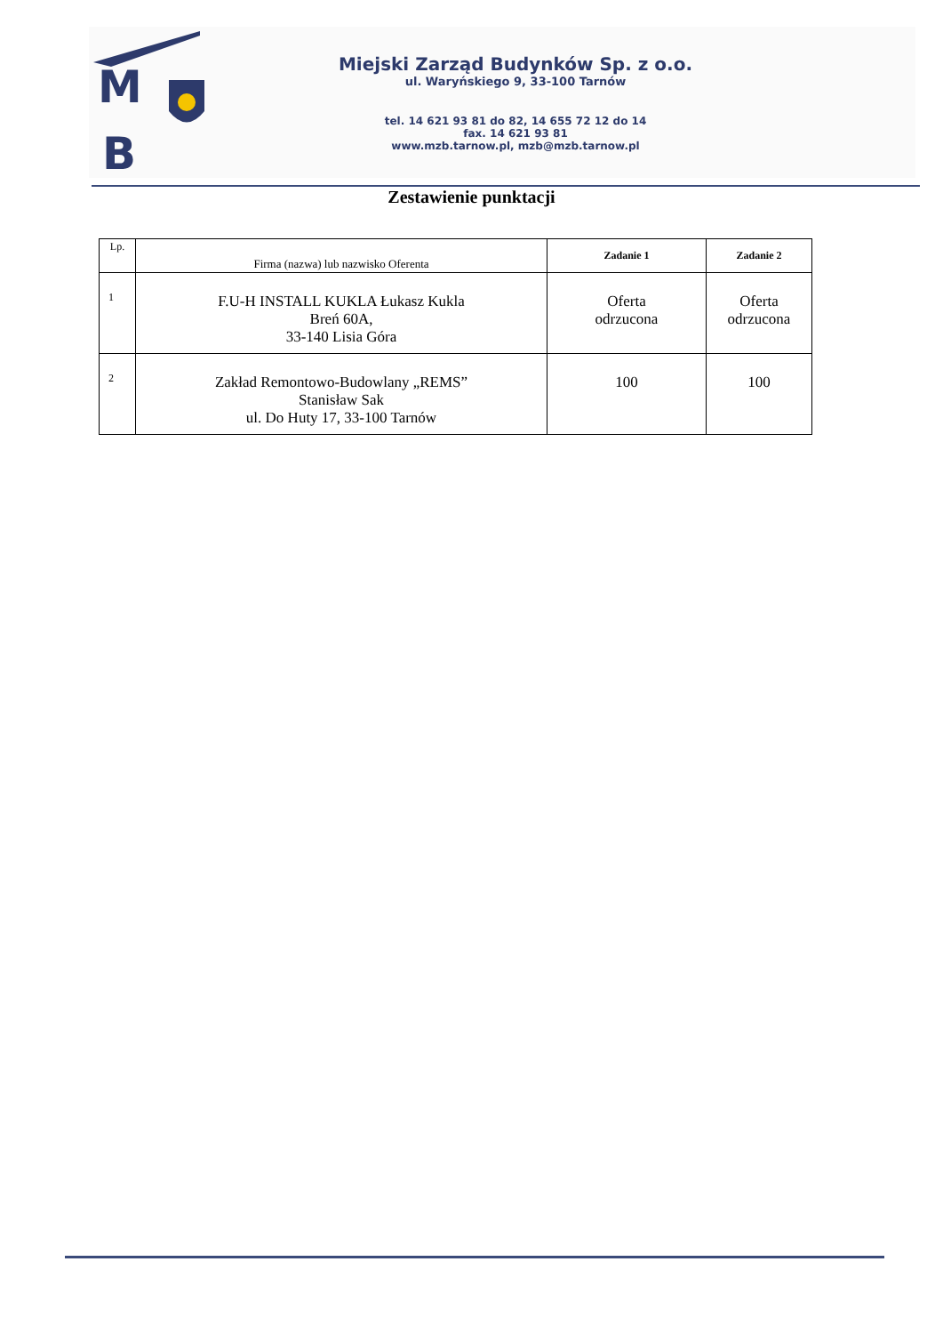M
B
Miejski Zarząd Budynków Sp. z o.o.
ul. Waryńskiego 9, 33-100 Tarnów
tel. 14 621 93 81 do 82, 14 655 72 12 do 14
fax. 14 621 93 81
www.mzb.tarnow.pl, mzb@mzb.tarnow.pl
Zestawienie punktacji
| Lp. | Firma (nazwa) lub nazwisko Oferenta | Zadanie 1 | Zadanie 2 |
| --- | --- | --- | --- |
| 1 | F.U-H INSTALL KUKLA Łukasz Kukla Breń 60A, 33-140 Lisia Góra | Oferta odrzucona | Oferta odrzucona |
| 2 | Zakład Remontowo-Budowlany „REMS” Stanisław Sak ul. Do Huty 17, 33-100 Tarnów | 100 | 100 |